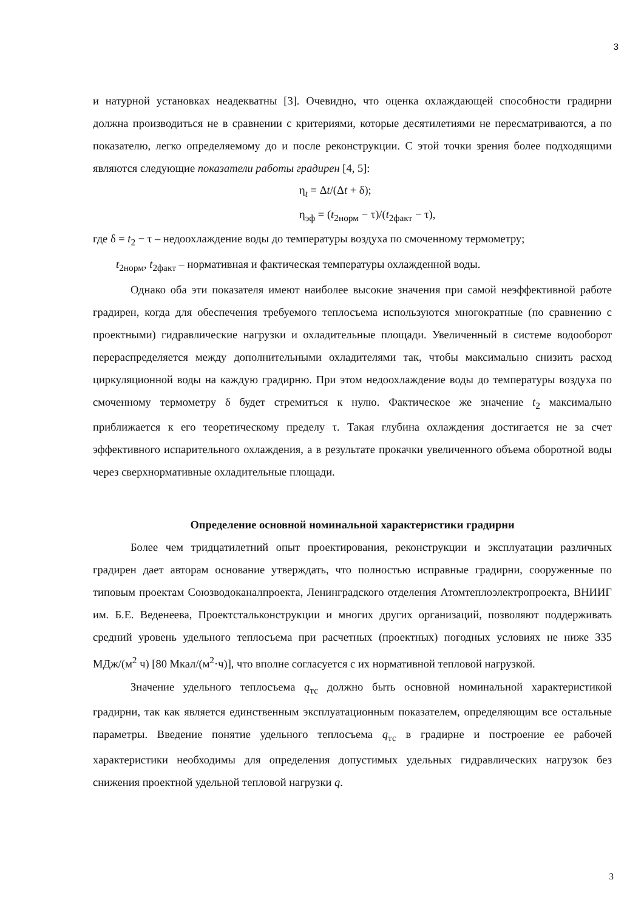3
и натурной установках неадекватны [3]. Очевидно, что оценка охлаждающей способности градирни должна производиться не в сравнении с критериями, которые десятилетиями не пересматриваются, а по показателю, легко определяемому до и после реконструкции. С этой точки зрения более подходящими являются следующие показатели работы градирен [4, 5]:
η<sub>t</sub> = Δt/(Δt + δ);
η<sub>эф</sub> = (t<sub>2норм</sub> − τ)/(t<sub>2факт</sub> − τ),
где δ = t<sub>2</sub> − τ – недоохлаждение воды до температуры воздуха по смоченному термометру;
t<sub>2норм</sub>, t<sub>2факт</sub> – нормативная и фактическая температуры охлажденной воды.
Однако оба эти показателя имеют наиболее высокие значения при самой неэффективной работе градирен, когда для обеспечения требуемого теплосъема используются многократные (по сравнению с проектными) гидравлические нагрузки и охладительные площади. Увеличенный в системе водооборот перераспределяется между дополнительными охладителями так, чтобы максимально снизить расход циркуляционной воды на каждую градирню. При этом недоохлаждение воды до температуры воздуха по смоченному термометру δ будет стремиться к нулю. Фактическое же значение t<sub>2</sub> максимально приближается к его теоретическому пределу τ. Такая глубина охлаждения достигается не за счет эффективного испарительного охлаждения, а в результате прокачки увеличенного объема оборотной воды через сверхнормативные охладительные площади.
Определение основной номинальной характеристики градирни
Более чем тридцатилетний опыт проектирования, реконструкции и эксплуатации различных градирен дает авторам основание утверждать, что полностью исправные градирни, сооруженные по типовым проектам Союзводоканалпроекта, Ленинградского отделения Атомтеплоэлектропроекта, ВНИИГ им. Б.Е. Веденеева, Проектстальконструкции и многих других организаций, позволяют поддерживать средний уровень удельного теплосъема при расчетных (проектных) погодных условиях не ниже 335 МДж/(м<sup>2</sup> ч) [80 Мкал/(м<sup>2</sup>·ч)], что вполне согласуется с их нормативной тепловой нагрузкой.
Значение удельного теплосъема q<sub>тс</sub> должно быть основной номинальной характеристикой градирни, так как является единственным эксплуатационным показателем, определяющим все остальные параметры. Введение понятие удельного теплосъема q<sub>тс</sub> в градирне и построение ее рабочей характеристики необходимы для определения допустимых удельных гидравлических нагрузок без снижения проектной удельной тепловой нагрузки q.
3